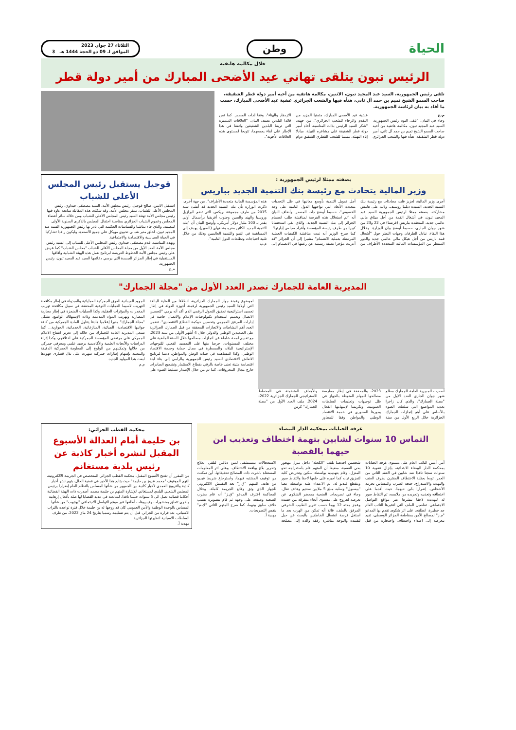الحياة
وطن
الثلاثاء 27 جوان 2023
الموافق لـ 09 ذو الحجة 1444 هـ 3
خلال مكالمة هاتفية
الرئيس تبون يتلقى تهاني عيد الأضحى المبارك من أمير دولة قطر
تلقى رئيس الجمهورية، السيد عبد المجيد تبون، الاثنين، مكالمة هاتفية من أخيه أمير دولة قطر الشقيقة، صاحب السمو الشيخ تميم بن حمد آل ثاني، هنأه فيها والشعب الجزائري عشية عيد الأضحى المبارك، حسب ما أفاد به بيان لرئاسة الجمهورية.
م.ج
وجاء في البيان: "تلقى اليوم رئيس الجمهورية، السيد عبد المجيد تبون، مكالمة هاتفية من أخيه صاحب السمو الشيخ تميم بن حمد آل ثاني، أمير دولة قطر الشقيقة، هنأه فيها والشعب الجزائري عشية عيد الأضحى المبارك، متمنيا المزيد من التقدم والرخاء للشعب الجزائري". من جهته، "شكر السيد الرئيس بذات المناسبة، أخاه أمير دولة قطر الشقيقة على مشاعره النبيلة، مبادلا إياه التهنئة، متمنيا للشعب القطري الشقيق دوام الازدهار والهناء"، وفقا لذات المصدر. كما ثمن قائدا البلدين يضيف البيان، "العلاقات المتميزة التي تربط البلدين الشقيقين واتفقا في هذا الإطار على لقاء يجمعهما، تتويجا لمستوى هذه العلاقات الأخوية".
بصفته ممثلا لرئيس الجمهورية :
وزير المالية يتحادث مع رئيسة بنك التنمية الجديد بباريس
أجرى وزير المالية، لعزيز فايد، محادثات مع رئيسة بنك التنمية الجديد، السيدة ديلما روسيف، وذلك على هامش مشاركته، بصفته ممثلا لرئيس الجمهورية السيد عبد المجيد تبون، في أشغال القمة من أجل ميثاق مالي عالمي جديد، المنعقدة بباريس (فرنسا) في 22 و23 من شهر جوان الجاري، حسبما أوضح بيان للوزارة. وخلال هذا اللقاء، تبادل الطرفان وجهات النظر حول "أشغال قمة باريس من أجل هيكل مالي عالمي جديد والدور المنتظر من المؤسسات المالية المتعددة الأطراف من أجل تمويل التنمية بأوسع معانيها في ظل التحديات متعددة الأبعاد التي تواجهها الدول النامية على وجه الخصوص"، حسبما أوضح ذات المصدر. وأضاف البيان أنه "تم استغلال هذه الفرصة لمناقشة طلب انضمام الجزائر إلى بنك التنمية الجديد، والذي لقي استحسانا كبيرا من طرف رئيسة المؤسسة وأفراد مجلس إدارتها". كما صرح الوزير أنه تمت مناقشة الكيفيات العملية المرتبطة بعملية الانضمام" مشيرا إلى أن الجزائر "قد أعربت مؤخرا بصفة رسمية عن رغبتها في الانضمام إلى هذه المؤسسة المالية متعددة الأطراف". من جهة أخرى، ذكرت الوزارة بأن بنك التنمية الجديد قد أنشئ سنة 2015 من طرف مجموعة بريكس، التي تضم البرازيل وروسيا والهند والصين وجنوب أفريقيا برأسمال أولي يقدر بـ 100 مليار دولار أمريكي. وأوضح البيان أن "بنك التنمية الجديد الكائن مقره بشنغهاي (الصين)، يهدف إلى المساهمة في النمو والتنمية العالميين وذلك من خلال تلبية احتياجات وتطلعات الدول النامية".
م.ب
قوجيل يستقبل رئيس المجلس الأعلى للشباب
استقبل الاثنين، صالح قوجيل، رئيس مجلس الأمة، السيد مصطفى حيداوي، رئيس المجلس الأعلى للشباب، بمقر مجلس الأمة. وقد شكلت هذه المقابلة سانحة عاود فيها رئيس مجلس الأمة تهنئة السيد رئيس المجلس الأعلى للشباب ومن خلاله سائر أعضاء المجلس وعموم الشباب الجزائري بمناسبة احتفال المجلس بالذكرى السنوية الأولى لتنصيبه، والذي جاء تماشيا والسياسات الحكيمة التي بادر بها رئيس الجمهورية السيد عبد المجيد تبون، لخلق منبر شبابي نخبوي مهيكل على جميع الأصعدة، وليكون رافدا تشاركيا في الحياة السياسية والاقتصادية والاجتماعية.
وبهذه المناسبة، قدم مصطفى حيداوي رئيس المجلس الأعلى للشباب إلى السيد رئيس مجلس الأمة العدد الأول من مجلة المجلس الأعلى للشباب "مجلس الشباب" كما عرض على رئيس مجلس الأمة الخطوط العريضة لبرنامج عمل هذه الهيئة الشبابية وآفاقها المستقبلية في إطار الجزائر الجديدة التي يرسي دعائمها السيد عبد المجيد تبون، رئيس الجمهورية.
م.ج
المديرية العامة للجمارك تصدر العدد الأول من "مجلة الجمارك"
أصدرت المديرية العامة للجمارك مطلع شهر جوان الجاري العدد الأول من "مجلة الجمارك"، والذي كان زاخرا بعديد المواضيع التي سلطت الضوء بالأساس على أهم إنجازات الجمارك الجزائرية خلال الربع الأول من سنة 2023، والمحققة في إطار ممارسة مصالحها للمهام المنوطة بالجهاز في ظل توجيهات وتعليمات السلطات العمومية، وتكريسا لإسهامها الفعال ودورها المحوري في خدمة الاقتصاد الوطني والمواطن وفقا للمحاور والأهداف المتضمنة في المخطط الاستراتيجي للجمارك الجزائرية 2022-2024. ملف العدد الأول من "مجلة الجمارك" كرس
لموضوع رقمنة جهاز الجمارك الجزائرية، انطلاقا من العناية البالغة التي أولاها السيد رئيس الجمهورية لرقمنة أجهزة الدولة في إطار تجسيد استراتيجية تحقيق التحول الرقمي الذي أكد أنه يرمي "لتحسين الاتصال وتعميم استخدام تكنولوجيات الإعلام والاتصال خاصة في إدارات المرفق العمومي وتحسين حوكمة القطاع الاقتصادي". تضمن العدد أهم النشاطات والانجازات المحققة من قبل الجمارك الجزائرية على الصعيدين الوطني والدولي خلال 4 أشهر الأولى من سنة 2023، مع تقديم لمحة شاملة عن انجازات مصالحها خلال السنة الماضية على مختلف المستويات، حرصا منها على التجسيد الفعلي للتوجهات الإستراتيجية للبلاد، والمسطرة في مجال حماية وخدمة الاقتصاد الوطني، وكذا المساهمة في حماية الوطن والمواطن، دعما لبرنامج الانعاش الاقتصادي للسيد رئيس الجمهورية والرامي إلى بناء لبنة اقتصادية متينة تعنى خاصة بالرقي بقطاع الاستثمار وتشجيع الصادرات خارج مجال المحروقات. كما تم من خلال الإصدار تسليط الضوء على الجهود الميدانية للفرق الجمركية العملياتية والمبذولة في إطار مكافحة التهريب لاسيما العمليات النوعية المحققة في سبيل مكافحة تهريب المخدرات والمؤثرات العقلية، وكذا العمليات المنجزة في إطار محاربة المضاربة وتهريب المواد المدعمة وذات الإستهلاك الواسع. تشكل "مجلة الجمارك" منبرا إعلاميا هادفا يتناول المادة الجمركية من كافة جوانبها الاقتصادية، الجبائية، المنازعاتية، الخدماتية، الجوارية... كما تسعى المديرية العامة للجمارك من خلاله إلى تعزيز انفتاح الاعلام الجمركي على مرتفقي المؤسسة الجمركية على اختلافهم، وكذا إثراء الدراسات والأبحاث العلمية والأكاديمية برصيد علمي ومعرفي جمركي من خلالها وتمكينهم من الولوج إلى المعلومة الجمركية الدقيقة والمحينة بإسهام إطارات جمركية سهرت على بذل قصارى جهودها لبعث هذا المولود الجديد.
م.م
غرفة الجنايات بمحكمة الدار البيضاء
التماس 10 سنوات لشابين بتهمة اختطاف وتعذيب ابن حيهما بالقصبة
أمر، أمس النائب العام على مستوى غرفة الجنايات بمحكمة الدار البيضاء الابتدائية، بإنزال عقوبة 10 سنوات سجنا نافذا ضد شابين في العقد الثاني من العمر، توبعا بجناية الاختطاف المقترن بظرف العنف والتهديد والاستدراج، جنحة الضرب والمساس بحرمة الأشخاص، إضرارا بابن حيهما، حيث أقدما على اختطافه وتعذيبه وتجريده من ملابسه، ثم التقاط صور له لتهديده لاحقا بنشرها عبر مواقع التواصل الاجتماعي. تفاصيل الملف التي اعتبرها النائب العام جد خطيرة، انطلقت على اثر شكوى تقدم بها المدعو "م.ز" لمصالح الأمن بمقاطعة الجزائر الوسطى، تفيد بتعرضه إلى اعتداء واختطاف واحتجازه من قبل شخصين احدهما يلقب "الكحلة" داخل منزل مهجور بحي القصبة، مضيفا أن المتهم قام باستدراجه نحو المنزل، وقام بتهديده بواسطة سكين وتحريض كلبه لتمزيق ثيابه كما اجبره على خلعها لاحقا والتقاط صور ومقطع فيديو له، ثم الاعتداء عليه بواسطة عصا "بيسبول" وسلبه مبلغ 5 ملايين سنتيم وهاتف نقال. وجاء في تصريحات الضحية بمحضر الشكوى عن تعرضه لجروح على مستوى أنحاء متفرقة من جسده وعجز مدته 12 يوما حسب تقرير الطبيب الشرعي المرفق بالملف، قائلا أنه تمكن من الهرب بعد ما استغل فرصة انشغال الخاطفين بالبحث عن حبل لتقييده والتوجه مباشرة رفقة والده إلى مصلحة الاستعجالات بمستشفى لمين دباغين لتلقي العلاج وتحرير بلاغ بواقعة الاختطاف. وعلى اثر المعلومات المستقاة باشرت ذات المصالح تحقيقاتها، أين تمكنت من توقيف المشتبه فيهما، واسترجاع شريط فيديو من هاتف المتهم "ق.ز" بعد التفتيش الالكتروني للجهاز الذي وثق وقائع الجريمة كاملة. وخلال المحاكمة اعترف المدعو "ق.ز" أنه قام بضرب الضحية وصفعه على وجهه ثم قام بتصويره بسبب خلاف سابق بينهما، كما صرح المتهم الثاني "ك.م" بنفس التصريحات.
مهدية أ.
محكمة القطب الجزائي:
بن حليمة أمام العدالة الأسبوع المقبل لنشره أخبار كاذبة عن رئيس بلدية مستغانم
من المقرر أن تفتتح الأسبوع المقبل، محكمة القطب الجزائي المتخصص في الجريمة الالكترونية، التهم الموقوف "محمد عزوز بن حليمة" حيث يتابع هذا الأخير في قضية الحال، بتهم نشر أخبار كاذبة والترويج العمدي لأخبار كاذبة بين الجمهور من شأنها المساس بالنظام العام إضرارا برئيس المجلس الشعبي البلدي لمستغانم. للإشارة المتهم بن حليمة محمد، أصدرت ذات الهيئة القضائية أحكاما قضائية تصل الى 5 سنوات حبسا نافذا، لمتابعته في عديد القضايا لها صلة بأفعال إرهابية وأخرى تتعلق بمنشورات وفيديوهات أطلقها عبر موقع التواصل الاجتماعي "يوتيوب" من شأنها المساس بالوحدة الوطنية والأمن العمومي كان قد روجها له بن حليمة خلال فترة تواجده بالتراب الاسباني، بعد فراره من الجزائر، قبل أن يتم تسليمه رسميا بتاريخ 24 ماي 2022، من طرف السلطات الاسبانية لنظيرتها الجزائرية.
مهدية أ.